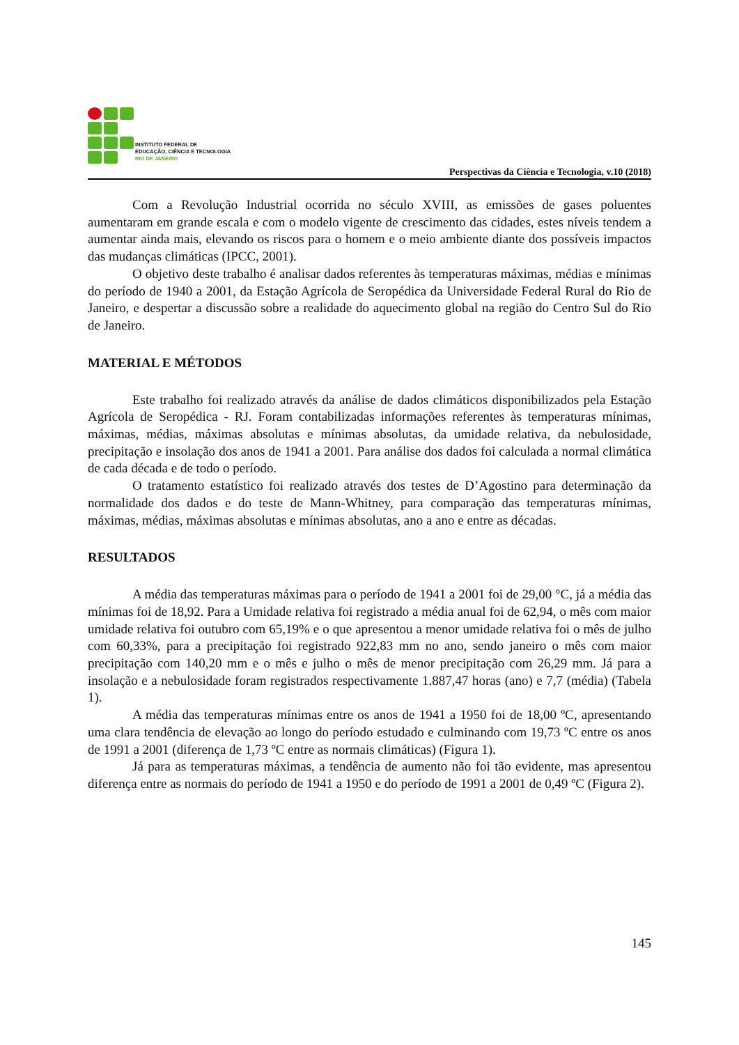INSTITUTO FEDERAL DE
EDUCAÇÃO, CIÊNCIA E TECNOLOGIA
RIO DE JANEIRO
Perspectivas da Ciência e Tecnologia, v.10 (2018)
Com a Revolução Industrial ocorrida no século XVIII, as emissões de gases poluentes aumentaram em grande escala e com o modelo vigente de crescimento das cidades, estes níveis tendem a aumentar ainda mais, elevando os riscos para o homem e o meio ambiente diante dos possíveis impactos das mudanças climáticas (IPCC, 2001).
O objetivo deste trabalho é analisar dados referentes às temperaturas máximas, médias e mínimas do período de 1940 a 2001, da Estação Agrícola de Seropédica da Universidade Federal Rural do Rio de Janeiro, e despertar a discussão sobre a realidade do aquecimento global na região do Centro Sul do Rio de Janeiro.
MATERIAL E MÉTODOS
Este trabalho foi realizado através da análise de dados climáticos disponibilizados pela Estação Agrícola de Seropédica - RJ. Foram contabilizadas informações referentes às temperaturas mínimas, máximas, médias, máximas absolutas e mínimas absolutas, da umidade relativa, da nebulosidade, precipitação e insolação dos anos de 1941 a 2001. Para análise dos dados foi calculada a normal climática de cada década e de todo o período.
O tratamento estatístico foi realizado através dos testes de D’Agostino para determinação da normalidade dos dados e do teste de Mann-Whitney, para comparação das temperaturas mínimas, máximas, médias, máximas absolutas e mínimas absolutas, ano a ano e entre as décadas.
RESULTADOS
A média das temperaturas máximas para o período de 1941 a 2001 foi de 29,00 °C, já a média das mínimas foi de 18,92. Para a Umidade relativa foi registrado a média anual foi de 62,94, o mês com maior umidade relativa foi outubro com 65,19% e o que apresentou a menor umidade relativa foi o mês de julho com 60,33%, para a precipitação foi registrado 922,83 mm no ano, sendo janeiro o mês com maior precipitação com 140,20 mm e o mês e julho o mês de menor precipitação com 26,29 mm. Já para a insolação e a nebulosidade foram registrados respectivamente 1.887,47 horas (ano) e 7,7 (média) (Tabela 1).
A média das temperaturas mínimas entre os anos de 1941 a 1950 foi de 18,00 ºC, apresentando uma clara tendência de elevação ao longo do período estudado e culminando com 19,73 ºC entre os anos de 1991 a 2001 (diferença de 1,73 ºC entre as normais climáticas) (Figura 1).
Já para as temperaturas máximas, a tendência de aumento não foi tão evidente, mas apresentou diferença entre as normais do período de 1941 a 1950 e do período de 1991 a 2001 de 0,49 ºC (Figura 2).
145